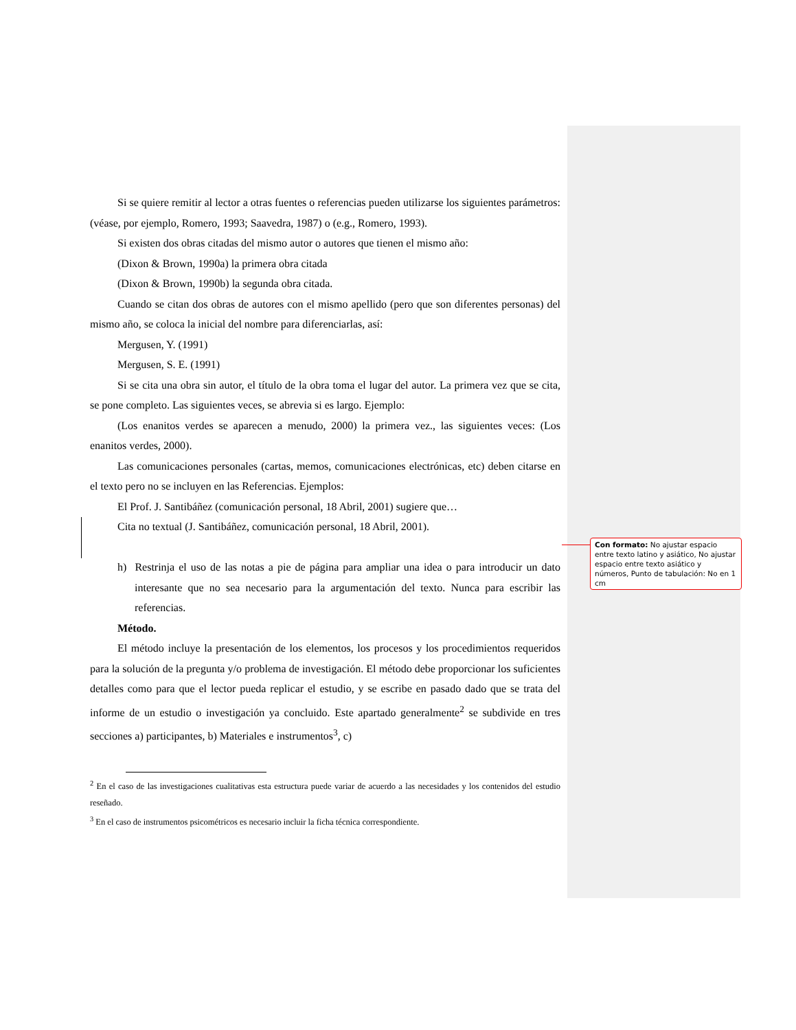Si se quiere remitir al lector a otras fuentes o referencias pueden utilizarse los siguientes parámetros: (véase, por ejemplo, Romero, 1993; Saavedra, 1987) o (e.g., Romero, 1993).
Si existen dos obras citadas del mismo autor o autores que tienen el mismo año:
(Dixon & Brown, 1990a) la primera obra citada
(Dixon & Brown, 1990b) la segunda obra citada.
Cuando se citan dos obras de autores con el mismo apellido (pero que son diferentes personas) del mismo año, se coloca la inicial del nombre para diferenciarlas, así:
Mergusen, Y. (1991)
Mergusen, S. E. (1991)
Si se cita una obra sin autor, el título de la obra toma el lugar del autor. La primera vez que se cita, se pone completo. Las siguientes veces, se abrevia si es largo. Ejemplo:
(Los enanitos verdes se aparecen a menudo, 2000) la primera vez., las siguientes veces: (Los enanitos verdes, 2000).
Las comunicaciones personales (cartas, memos, comunicaciones electrónicas, etc) deben citarse en el texto pero no se incluyen en las Referencias. Ejemplos:
El Prof. J. Santibáñez (comunicación personal, 18 Abril, 2001) sugiere que…
Cita no textual (J. Santibáñez, comunicación personal, 18 Abril, 2001).
h) Restrinja el uso de las notas a pie de página para ampliar una idea o para introducir un dato interesante que no sea necesario para la argumentación del texto. Nunca para escribir las referencias.
Método.
El método incluye la presentación de los elementos, los procesos y los procedimientos requeridos para la solución de la pregunta y/o problema de investigación. El método debe proporcionar los suficientes detalles como para que el lector pueda replicar el estudio, y se escribe en pasado dado que se trata del informe de un estudio o investigación ya concluido. Este apartado generalmente<sup>2</sup> se subdivide en tres secciones a) participantes, b) Materiales e instrumentos<sup>3</sup>, c)
Con formato: No ajustar espacio entre texto latino y asiático, No ajustar espacio entre texto asiático y números, Punto de tabulación: No en 1 cm
<sup>2</sup> En el caso de las investigaciones cualitativas esta estructura puede variar de acuerdo a las necesidades y los contenidos del estudio reseñado.
<sup>3</sup> En el caso de instrumentos psicométricos es necesario incluir la ficha técnica correspondiente.